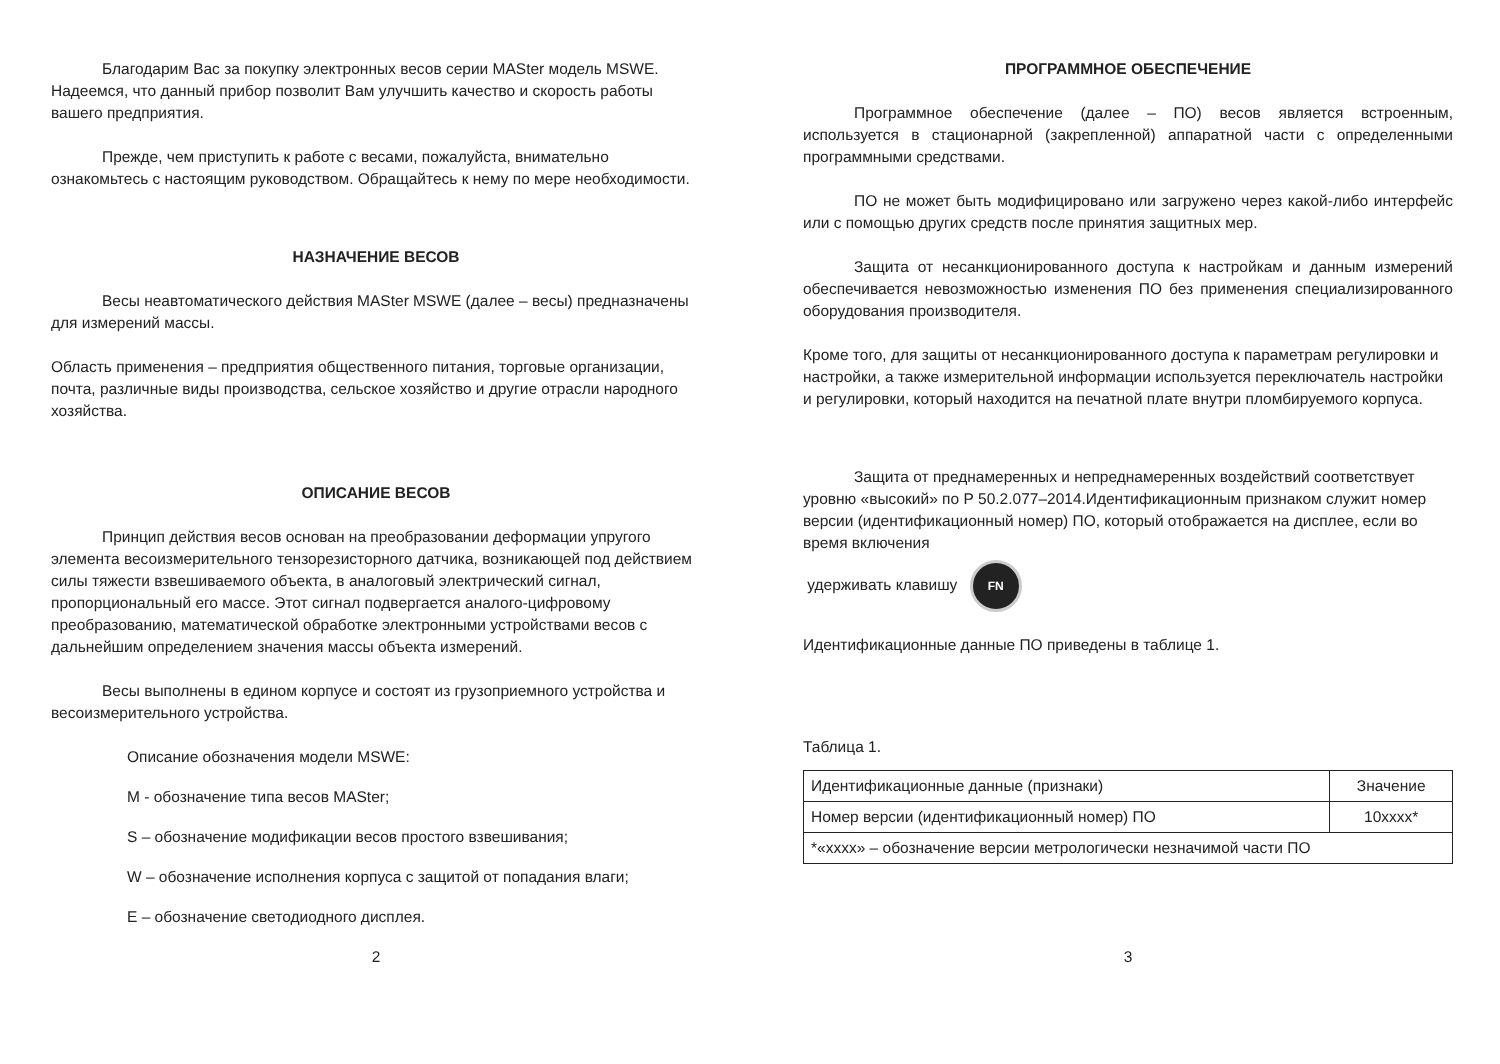Благодарим Вас за покупку электронных весов серии MASter модель MSWE. Надеемся, что данный прибор позволит Вам улучшить качество и скорость работы вашего предприятия.
Прежде, чем приступить к работе с весами, пожалуйста, внимательно ознакомьтесь с настоящим руководством. Обращайтесь к нему по мере необходимости.
НАЗНАЧЕНИЕ ВЕСОВ
Весы неавтоматического действия MASter MSWE (далее – весы) предназначены для измерений массы.
Область применения – предприятия общественного питания, торговые организации, почта, различные виды производства, сельское хозяйство и другие отрасли народного хозяйства.
ОПИСАНИЕ ВЕСОВ
Принцип действия весов основан на преобразовании деформации упругого элемента весоизмерительного тензорезисторного датчика, возникающей под действием силы тяжести взвешиваемого объекта, в аналоговый электрический сигнал, пропорциональный его массе. Этот сигнал подвергается аналого-цифровому преобразованию, математической обработке электронными устройствами весов с дальнейшим определением значения массы объекта измерений.
Весы выполнены в едином корпусе и состоят из грузоприемного устройства и весоизмерительного устройства.
Описание обозначения модели MSWE:
M - обозначение типа весов MASter;
S – обозначение модификации весов простого взвешивания;
W – обозначение исполнения корпуса с защитой от попадания влаги;
E – обозначение светодиодного дисплея.
2
ПРОГРАММНОЕ ОБЕСПЕЧЕНИЕ
Программное обеспечение (далее – ПО) весов является встроенным, используется в стационарной (закрепленной) аппаратной части с определенными программными средствами.
ПО не может быть модифицировано или загружено через какой-либо интерфейс или с помощью других средств после принятия защитных мер.
Защита от несанкционированного доступа к настройкам и данным измерений обеспечивается невозможностью изменения ПО без применения специализированного оборудования производителя.
Кроме того, для защиты от несанкционированного доступа к параметрам регулировки и настройки, а также измерительной информации используется переключатель настройки и регулировки, который находится на печатной плате внутри пломбируемого корпуса.
Защита от преднамеренных и непреднамеренных воздействий соответствует уровню «высокий» по Р 50.2.077–2014.Идентификационным признаком служит номер версии (идентификационный номер) ПО, который отображается на дисплее, если во время включения
удерживать клавишу FN
Идентификационные данные ПО приведены в таблице 1.
Таблица 1.
| Идентификационные данные (признаки) | Значение |
| Номер версии (идентификационный номер) ПО | 10xxxx* |
| *«xxxx» – обозначение версии метрологически незначимой части ПО | |
3